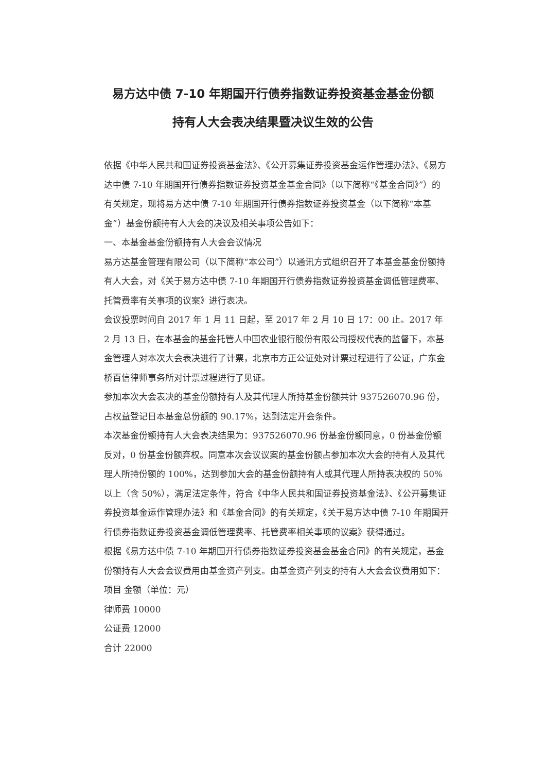易方达中债 7-10 年期国开行债券指数证券投资基金基金份额
持有人大会表决结果暨决议生效的公告
依据《中华人民共和国证券投资基金法》、《公开募集证券投资基金运作管理办法》、《易方达中债 7-10 年期国开行债券指数证券投资基金基金合同》（以下简称“《基金合同》”）的有关规定，现将易方达中债 7-10 年期国开行债券指数证券投资基金（以下简称“本基金”）基金份额持有人大会的决议及相关事项公告如下：
一、本基金基金份额持有人大会会议情况
易方达基金管理有限公司（以下简称“本公司”）以通讯方式组织召开了本基金基金份额持有人大会，对《关于易方达中债 7-10 年期国开行债券指数证券投资基金调低管理费率、托管费率有关事项的议案》进行表决。
会议投票时间自 2017 年 1 月 11 日起，至 2017 年 2 月 10 日 17：00 止。2017 年 2 月 13 日，在本基金的基金托管人中国农业银行股份有限公司授权代表的监督下，本基金管理人对本次大会表决进行了计票，北京市方正公证处对计票过程进行了公证，广东金桥百信律师事务所对计票过程进行了见证。
参加本次大会表决的基金份额持有人及其代理人所持基金份额共计 937526070.96 份，占权益登记日本基金总份额的 90.17%，达到法定开会条件。
本次基金份额持有人大会表决结果为：937526070.96 份基金份额同意，0 份基金份额反对，0 份基金份额弃权。同意本次会议议案的基金份额占参加本次大会的持有人及其代理人所持份额的 100%，达到参加大会的基金份额持有人或其代理人所持表决权的 50%以上（含 50%），满足法定条件，符合《中华人民共和国证券投资基金法》、《公开募集证券投资基金运作管理办法》和《基金合同》的有关规定，《关于易方达中债 7-10 年期国开行债券指数证券投资基金调低管理费率、托管费率相关事项的议案》获得通过。
根据《易方达中债 7-10 年期国开行债券指数证券投资基金基金合同》的有关规定，基金份额持有人大会会议费用由基金资产列支。由基金资产列支的持有人大会会议费用如下：
项目 金额（单位：元）
律师费 10000
公证费 12000
合计 22000